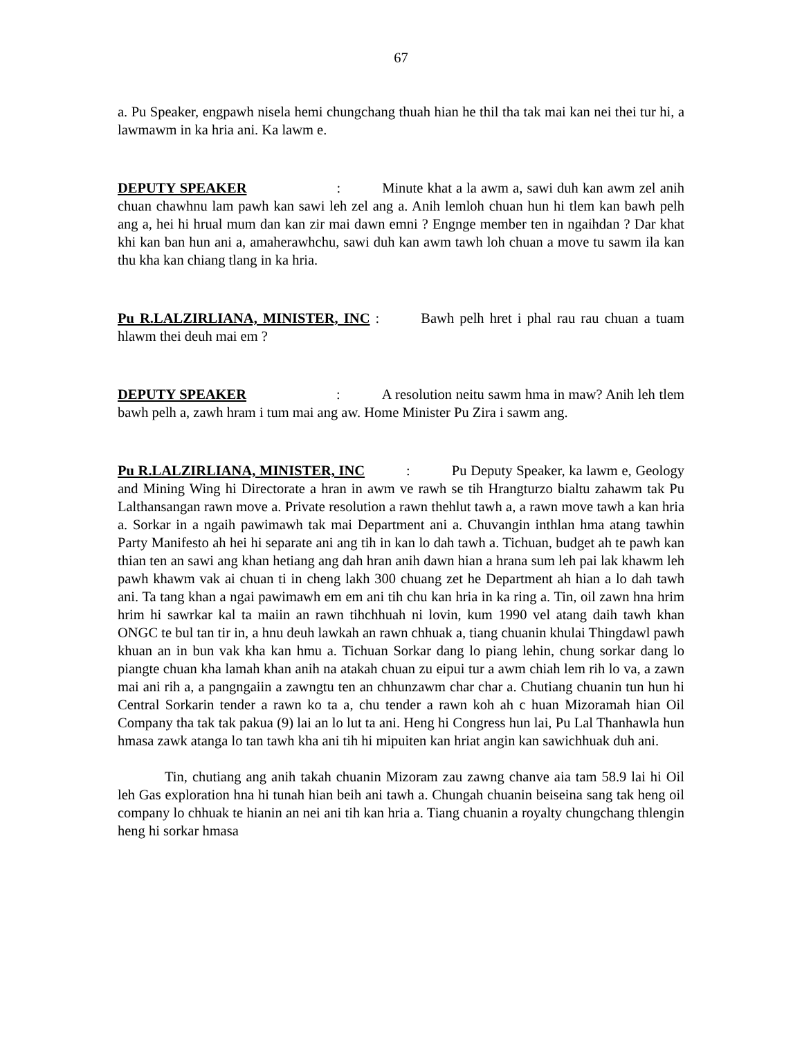67
a. Pu Speaker, engpawh nisela hemi chungchang thuah hian he thil tha tak mai kan nei thei tur hi, a lawmawm in ka hria ani. Ka lawm e.
DEPUTY SPEAKER : Minute khat a la awm a, sawi duh kan awm zel anih chuan chawhnu lam pawh kan sawi leh zel ang a. Anih lemloh chuan hun hi tlem kan bawh pelh ang a, hei hi hrual mum dan kan zir mai dawn emni ? Engnge member ten in ngaihdan ? Dar khat khi kan ban hun ani a, amaherawhchu, sawi duh kan awm tawh loh chuan a move tu sawm ila kan thu kha kan chiang tlang in ka hria.
Pu R.LALZIRLIANA, MINISTER, INC : Bawh pelh hret i phal rau rau chuan a tuam hlawm thei deuh mai em ?
DEPUTY SPEAKER : A resolution neitu sawm hma in maw? Anih leh tlem bawh pelh a, zawh hram i tum mai ang aw. Home Minister Pu Zira i sawm ang.
Pu R.LALZIRLIANA, MINISTER, INC : Pu Deputy Speaker, ka lawm e, Geology and Mining Wing hi Directorate a hran in awm ve rawh se tih Hrangturzo bialtu zahawm tak Pu Lalthansangan rawn move a. Private resolution a rawn thehlut tawh a, a rawn move tawh a kan hria a. Sorkar in a ngaih pawimawh tak mai Department ani a. Chuvangin inthlan hma atang tawhin Party Manifesto ah hei hi separate ani ang tih in kan lo dah tawh a. Tichuan, budget ah te pawh kan thian ten an sawi ang khan hetiang ang dah hran anih dawn hian a hrana sum leh pai lak khawm leh pawh khawm vak ai chuan ti in cheng lakh 300 chuang zet he Department ah hian a lo dah tawh ani. Ta tang khan a ngai pawimawh em em ani tih chu kan hria in ka ring a. Tin, oil zawn hna hrim hrim hi sawrkar kal ta maiin an rawn tihchhuah ni lovin, kum 1990 vel atang daih tawh khan ONGC te bul tan tir in, a hnu deuh lawkah an rawn chhuak a, tiang chuanin khulai Thingdawl pawh khuan an in bun vak kha kan hmu a. Tichuan Sorkar dang lo piang lehin, chung sorkar dang lo piangte chuan kha lamah khan anih na atakah chuan zu eipui tur a awm chiah lem rih lo va, a zawn mai ani rih a, a pangngaiin a zawngtu ten an chhunzawm char char a. Chutiang chuanin tun hun hi Central Sorkarin tender a rawn ko ta a, chu tender a rawn koh ah c huan Mizoramah hian Oil Company tha tak tak pakua (9) lai an lo lut ta ani. Heng hi Congress hun lai, Pu Lal Thanhawla hun hmasa zawk atanga lo tan tawh kha ani tih hi mipuiten kan hriat angin kan sawichhuak duh ani.
Tin, chutiang ang anih takah chuanin Mizoram zau zawng chanve aia tam 58.9 lai hi Oil leh Gas exploration hna hi tunah hian beih ani tawh a. Chungah chuanin beiseina sang tak heng oil company lo chhuak te hianin an nei ani tih kan hria a. Tiang chuanin a royalty chungchang thlengin heng hi sorkar hmasa